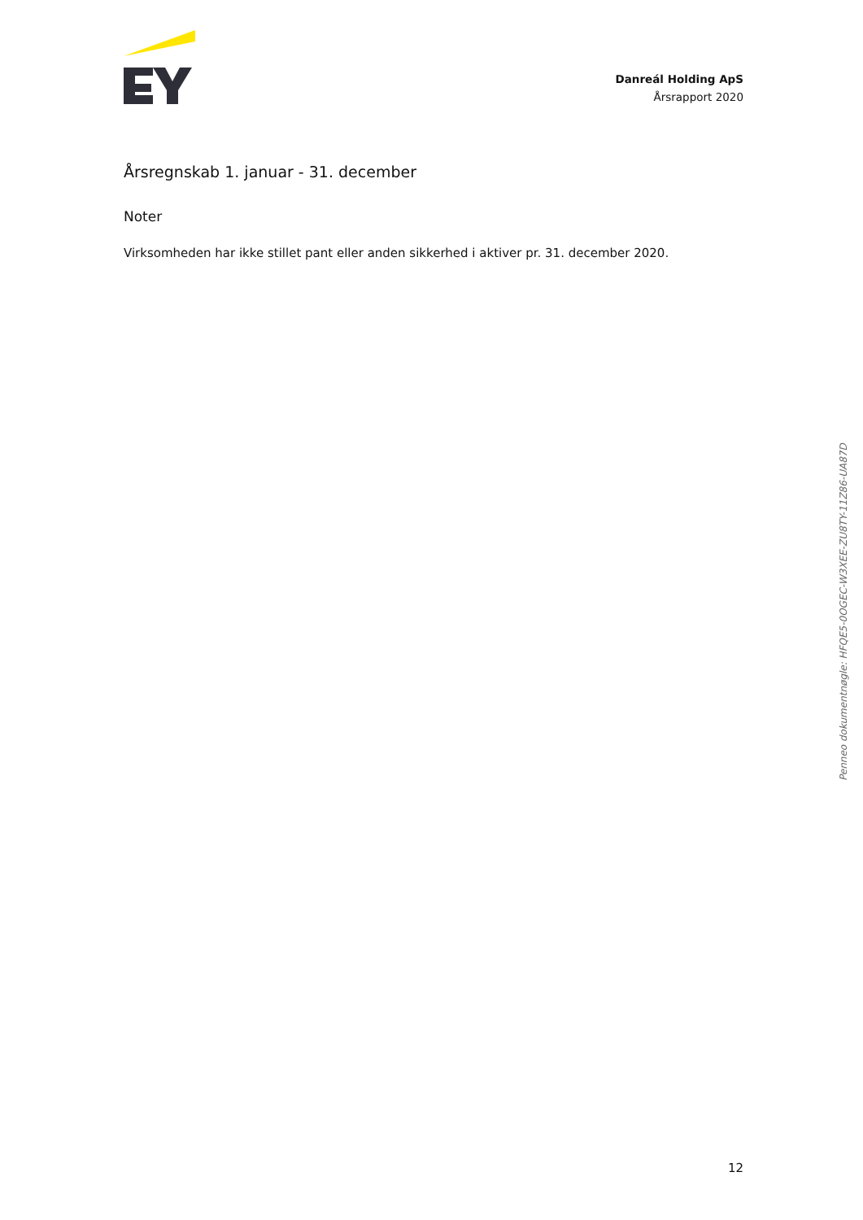Danreál Holding ApS
Årsrapport 2020
Årsregnskab 1. januar - 31. december
Noter
Virksomheden har ikke stillet pant eller anden sikkerhed i aktiver pr. 31. december 2020.
Penneo dokumentnøgle: HFQE5-0OGEC-W3XEE-ZU8TY-11Z86-UA87D
12